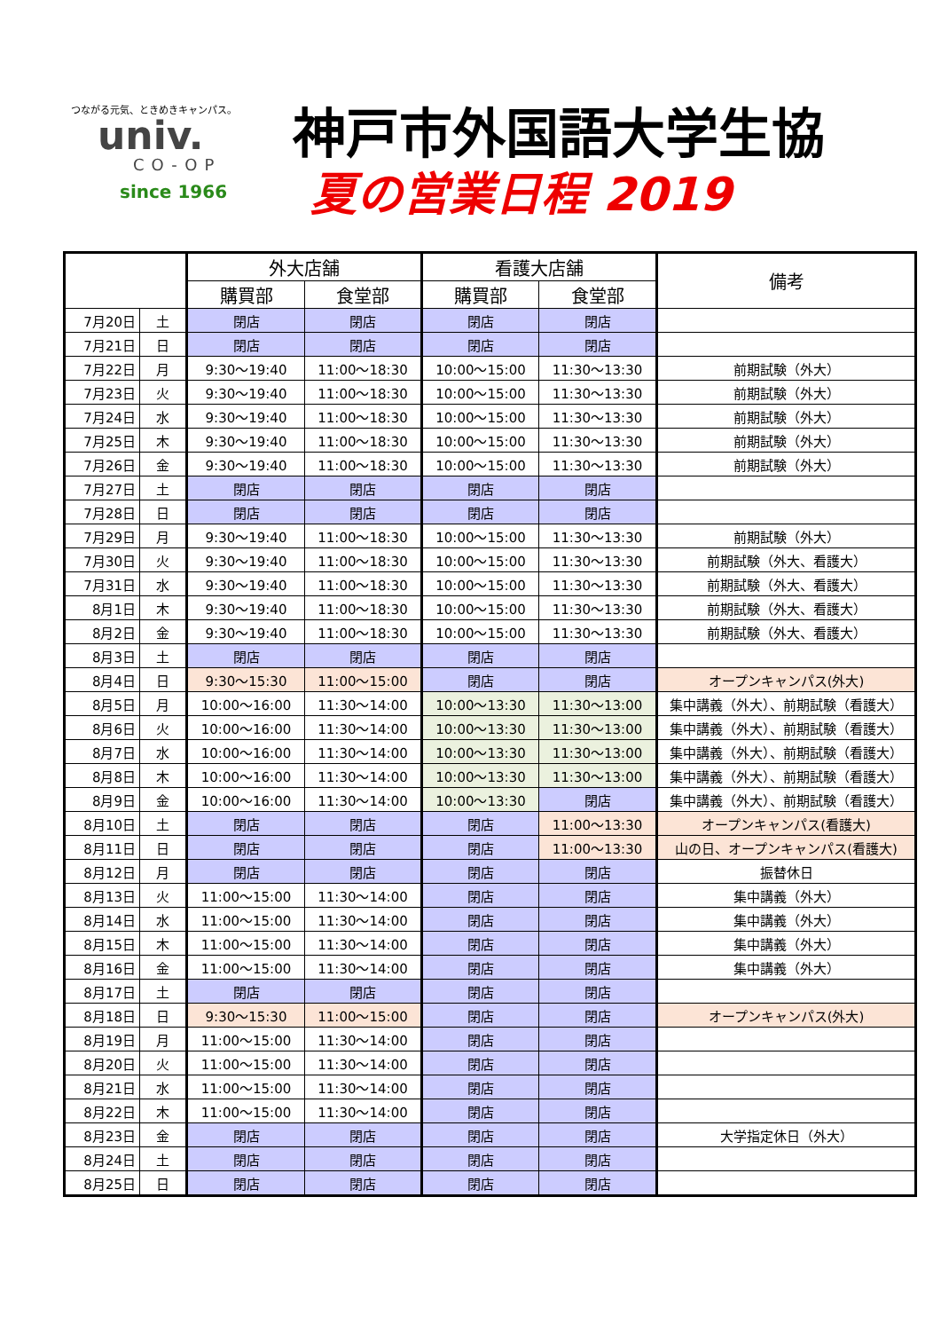つながる元気、ときめきキャンパス。
univ.
CO-OP
since 1966
神戸市外国語大学生協
夏の営業日程 2019
| | | 外大店舗 | | 看護大店舗 | | 備考 |
| --- | --- | --- | --- | --- | --- | --- |
| | | 購買部 | 食堂部 | 購買部 | 食堂部 | |
| 7月20日 | 土 | 閉店 | 閉店 | 閉店 | 閉店 | |
| 7月21日 | 日 | 閉店 | 閉店 | 閉店 | 閉店 | |
| 7月22日 | 月 | 9:30～19:40 | 11:00～18:30 | 10:00～15:00 | 11:30～13:30 | 前期試験（外大） |
| 7月23日 | 火 | 9:30～19:40 | 11:00～18:30 | 10:00～15:00 | 11:30～13:30 | 前期試験（外大） |
| 7月24日 | 水 | 9:30～19:40 | 11:00～18:30 | 10:00～15:00 | 11:30～13:30 | 前期試験（外大） |
| 7月25日 | 木 | 9:30～19:40 | 11:00～18:30 | 10:00～15:00 | 11:30～13:30 | 前期試験（外大） |
| 7月26日 | 金 | 9:30～19:40 | 11:00～18:30 | 10:00～15:00 | 11:30～13:30 | 前期試験（外大） |
| 7月27日 | 土 | 閉店 | 閉店 | 閉店 | 閉店 | |
| 7月28日 | 日 | 閉店 | 閉店 | 閉店 | 閉店 | |
| 7月29日 | 月 | 9:30～19:40 | 11:00～18:30 | 10:00～15:00 | 11:30～13:30 | 前期試験（外大） |
| 7月30日 | 火 | 9:30～19:40 | 11:00～18:30 | 10:00～15:00 | 11:30～13:30 | 前期試験（外大、看護大） |
| 7月31日 | 水 | 9:30～19:40 | 11:00～18:30 | 10:00～15:00 | 11:30～13:30 | 前期試験（外大、看護大） |
| 8月1日 | 木 | 9:30～19:40 | 11:00～18:30 | 10:00～15:00 | 11:30～13:30 | 前期試験（外大、看護大） |
| 8月2日 | 金 | 9:30～19:40 | 11:00～18:30 | 10:00～15:00 | 11:30～13:30 | 前期試験（外大、看護大） |
| 8月3日 | 土 | 閉店 | 閉店 | 閉店 | 閉店 | |
| 8月4日 | 日 | 9:30～15:30 | 11:00～15:00 | 閉店 | 閉店 | オープンキャンパス(外大) |
| 8月5日 | 月 | 10:00～16:00 | 11:30～14:00 | 10:00～13:30 | 11:30～13:00 | 集中講義（外大）、前期試験（看護大） |
| 8月6日 | 火 | 10:00～16:00 | 11:30～14:00 | 10:00～13:30 | 11:30～13:00 | 集中講義（外大）、前期試験（看護大） |
| 8月7日 | 水 | 10:00～16:00 | 11:30～14:00 | 10:00～13:30 | 11:30～13:00 | 集中講義（外大）、前期試験（看護大） |
| 8月8日 | 木 | 10:00～16:00 | 11:30～14:00 | 10:00～13:30 | 11:30～13:00 | 集中講義（外大）、前期試験（看護大） |
| 8月9日 | 金 | 10:00～16:00 | 11:30～14:00 | 10:00～13:30 | 閉店 | 集中講義（外大）、前期試験（看護大） |
| 8月10日 | 土 | 閉店 | 閉店 | 閉店 | 11:00～13:30 | オープンキャンパス(看護大) |
| 8月11日 | 日 | 閉店 | 閉店 | 閉店 | 11:00～13:30 | 山の日、オープンキャンパス(看護大) |
| 8月12日 | 月 | 閉店 | 閉店 | 閉店 | 閉店 | 振替休日 |
| 8月13日 | 火 | 11:00～15:00 | 11:30～14:00 | 閉店 | 閉店 | 集中講義（外大） |
| 8月14日 | 水 | 11:00～15:00 | 11:30～14:00 | 閉店 | 閉店 | 集中講義（外大） |
| 8月15日 | 木 | 11:00～15:00 | 11:30～14:00 | 閉店 | 閉店 | 集中講義（外大） |
| 8月16日 | 金 | 11:00～15:00 | 11:30～14:00 | 閉店 | 閉店 | 集中講義（外大） |
| 8月17日 | 土 | 閉店 | 閉店 | 閉店 | 閉店 | |
| 8月18日 | 日 | 9:30～15:30 | 11:00～15:00 | 閉店 | 閉店 | オープンキャンパス(外大) |
| 8月19日 | 月 | 11:00～15:00 | 11:30～14:00 | 閉店 | 閉店 | |
| 8月20日 | 火 | 11:00～15:00 | 11:30～14:00 | 閉店 | 閉店 | |
| 8月21日 | 水 | 11:00～15:00 | 11:30～14:00 | 閉店 | 閉店 | |
| 8月22日 | 木 | 11:00～15:00 | 11:30～14:00 | 閉店 | 閉店 | |
| 8月23日 | 金 | 閉店 | 閉店 | 閉店 | 閉店 | 大学指定休日（外大） |
| 8月24日 | 土 | 閉店 | 閉店 | 閉店 | 閉店 | |
| 8月25日 | 日 | 閉店 | 閉店 | 閉店 | 閉店 | |